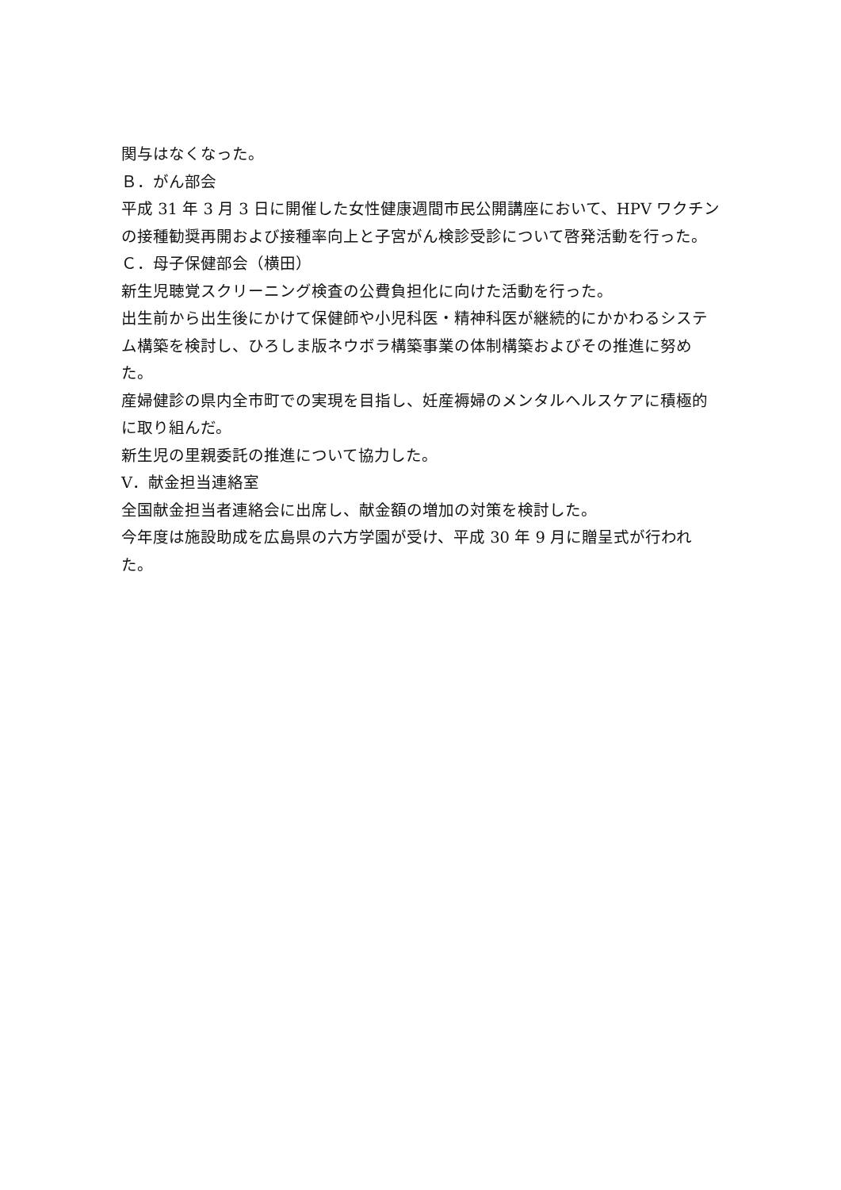関与はなくなった。
Ｂ．がん部会
平成 31 年 3 月 3 日に開催した女性健康週間市民公開講座において、HPV ワクチンの接種勧奨再開および接種率向上と子宮がん検診受診について啓発活動を行った。
Ｃ．母子保健部会（横田）
新生児聴覚スクリーニング検査の公費負担化に向けた活動を行った。
出生前から出生後にかけて保健師や小児科医・精神科医が継続的にかかわるシステム構築を検討し、ひろしま版ネウボラ構築事業の体制構築およびその推進に努めた。
産婦健診の県内全市町での実現を目指し、妊産褥婦のメンタルヘルスケアに積極的に取り組んだ。
新生児の里親委託の推進について協力した。
Ⅴ．献金担当連絡室
全国献金担当者連絡会に出席し、献金額の増加の対策を検討した。
今年度は施設助成を広島県の六方学園が受け、平成 30 年 9 月に贈呈式が行われた。